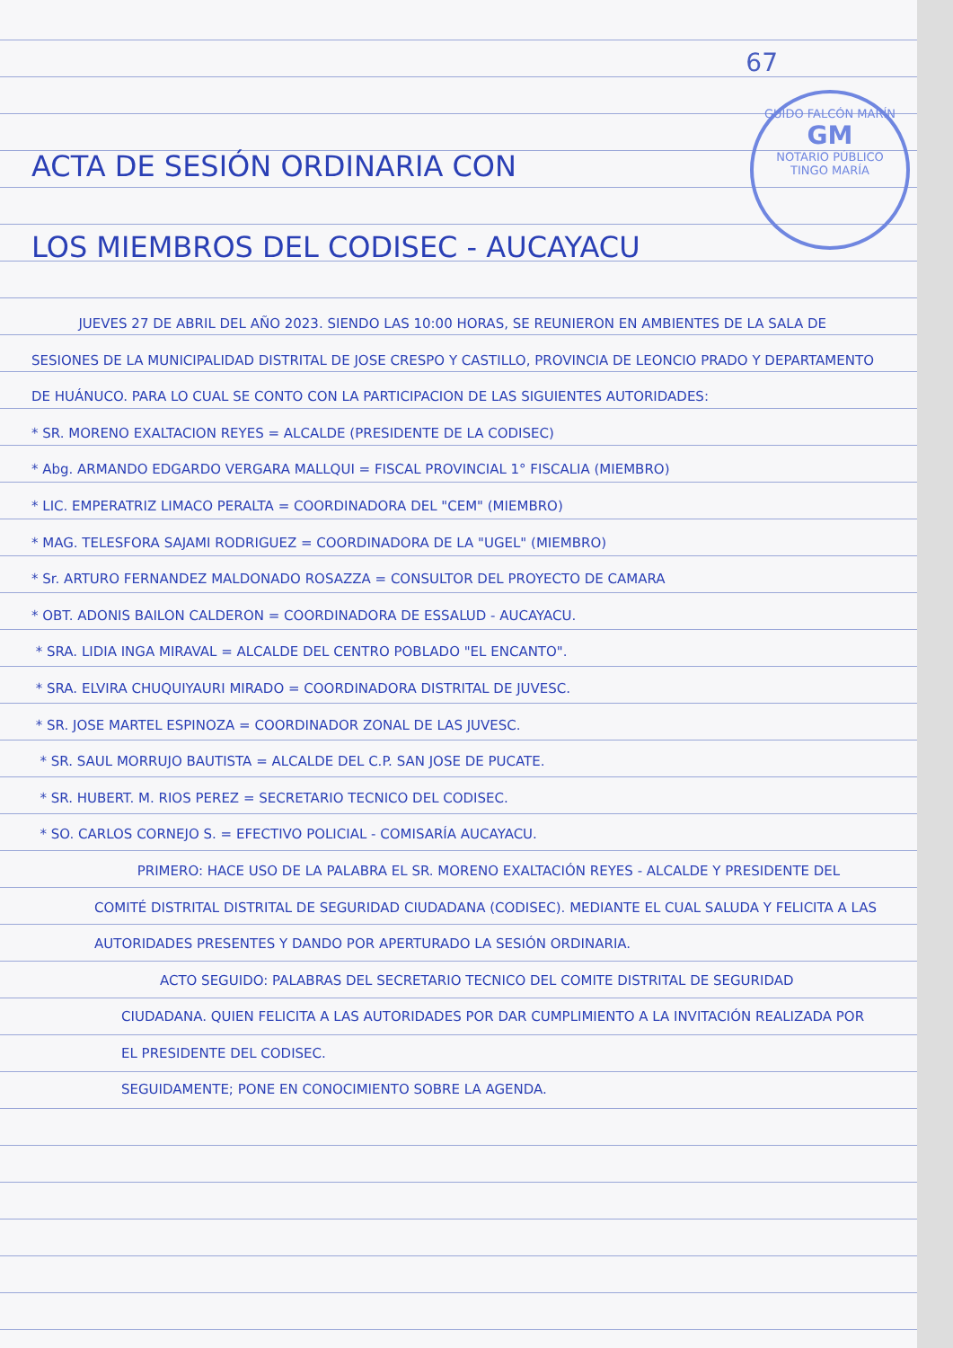GUIDO FALCÓN MARÍN
GM
NOTARIO PÚBLICO
TINGO MARÍA
67
ACTA DE SESIÓN ORDINARIA CON
LOS MIEMBROS DEL CODISEC - AUCAYACU
JUEVES 27 DE ABRIL DEL AÑO 2023. SIENDO LAS 10:00 HORAS, SE REUNIERON EN AMBIENTES DE LA SALA DE SESIONES DE LA MUNICIPALIDAD DISTRITAL DE JOSE CRESPO Y CASTILLO, PROVINCIA DE LEONCIO PRADO Y DEPARTAMENTO DE HUÁNUCO. PARA LO CUAL SE CONTO CON LA PARTICIPACION DE LAS SIGUIENTES AUTORIDADES:
* SR. MORENO EXALTACION REYES = ALCALDE (PRESIDENTE DE LA CODISEC)
* Abg. ARMANDO EDGARDO VERGARA MALLQUI = FISCAL PROVINCIAL 1° FISCALIA (MIEMBRO)
* LIC. EMPERATRIZ LIMACO PERALTA = COORDINADORA DEL "CEM" (MIEMBRO)
* MAG. TELESFORA SAJAMI RODRIGUEZ = COORDINADORA DE LA "UGEL" (MIEMBRO)
* Sr. ARTURO FERNANDEZ MALDONADO ROSAZZA = CONSULTOR DEL PROYECTO DE CAMARA
* OBT. ADONIS BAILON CALDERON = COORDINADORA DE ESSALUD - AUCAYACU.
* SRA. LIDIA INGA MIRAVAL = ALCALDE DEL CENTRO POBLADO "EL ENCANTO".
* SRA. ELVIRA CHUQUIYAURI MIRADO = COORDINADORA DISTRITAL DE JUVESC.
* SR. JOSE MARTEL ESPINOZA = COORDINADOR ZONAL DE LAS JUVESC.
* SR. SAUL MORRUJO BAUTISTA = ALCALDE DEL C.P. SAN JOSE DE PUCATE.
* SR. HUBERT. M. RIOS PEREZ = SECRETARIO TECNICO DEL CODISEC.
* SO. CARLOS CORNEJO S. = EFECTIVO POLICIAL - COMISARÍA AUCAYACU.
PRIMERO: HACE USO DE LA PALABRA EL SR. MORENO EXALTACIÓN REYES - ALCALDE Y PRESIDENTE DEL COMITÉ DISTRITAL DISTRITAL DE SEGURIDAD CIUDADANA (CODISEC). MEDIANTE EL CUAL SALUDA Y FELICITA A LAS AUTORIDADES PRESENTES Y DANDO POR APERTURADO LA SESIÓN ORDINARIA.
ACTO SEGUIDO: PALABRAS DEL SECRETARIO TECNICO DEL COMITE DISTRITAL DE SEGURIDAD CIUDADANA. QUIEN FELICITA A LAS AUTORIDADES POR DAR CUMPLIMIENTO A LA INVITACIÓN REALIZADA POR EL PRESIDENTE DEL CODISEC.
SEGUIDAMENTE; PONE EN CONOCIMIENTO SOBRE LA AGENDA.